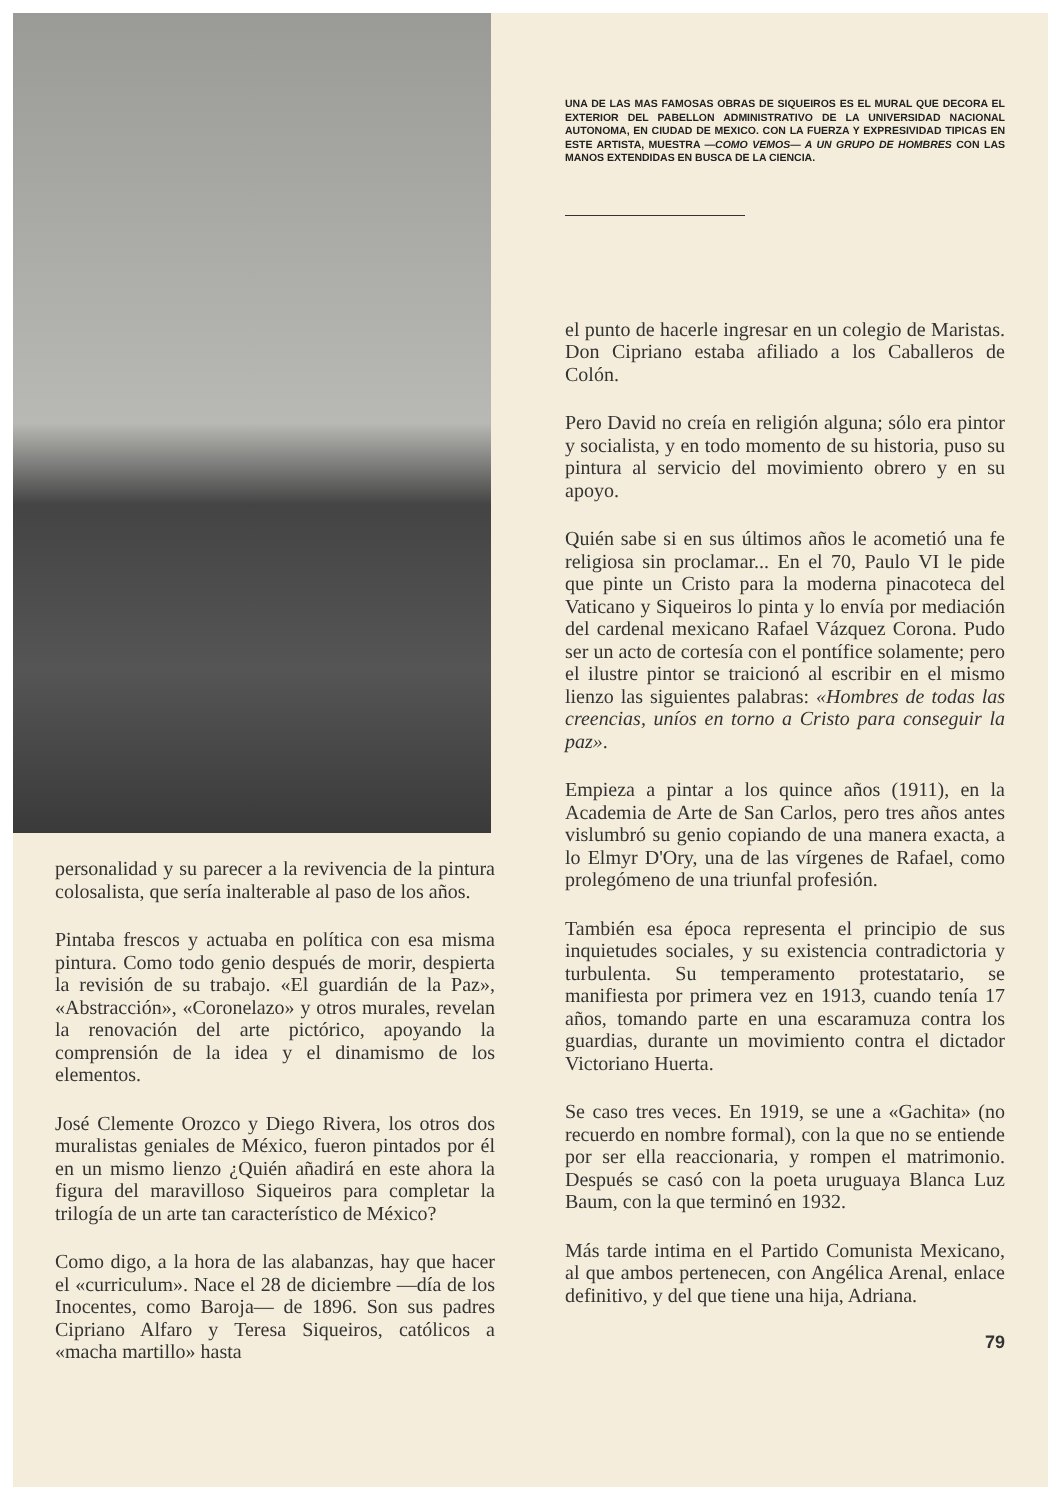personalidad y su parecer a la revivencia de la pintura colosalista, que sería inalterable al paso de los años.
Pintaba frescos y actuaba en política con esa misma pintura. Como todo genio después de morir, despierta la revisión de su trabajo. «El guardián de la Paz», «Abstracción», «Coronelazo» y otros murales, revelan la renovación del arte pictórico, apoyando la comprensión de la idea y el dinamismo de los elementos.
José Clemente Orozco y Diego Rivera, los otros dos muralistas geniales de México, fueron pintados por él en un mismo lienzo ¿Quién añadirá en este ahora la figura del maravilloso Siqueiros para completar la trilogía de un arte tan característico de México?
Como digo, a la hora de las alabanzas, hay que hacer el «curriculum». Nace el 28 de diciembre —día de los Inocentes, como Baroja— de 1896. Son sus padres Cipriano Alfaro y Teresa Siqueiros, católicos a «macha martillo» hasta
UNA DE LAS MAS FAMOSAS OBRAS DE SIQUEIROS ES EL MURAL QUE DECORA EL EXTERIOR DEL PABELLON ADMINISTRATIVO DE LA UNIVERSIDAD NACIONAL AUTONOMA, EN CIUDAD DE MEXICO. CON LA FUERZA Y EXPRESIVIDAD TIPICAS EN ESTE ARTISTA, MUESTRA —COMO VEMOS— A UN GRUPO DE HOMBRES CON LAS MANOS EXTENDIDAS EN BUSCA DE LA CIENCIA.
el punto de hacerle ingresar en un colegio de Maristas. Don Cipriano estaba afiliado a los Caballeros de Colón.
Pero David no creía en religión alguna; sólo era pintor y socialista, y en todo momento de su historia, puso su pintura al servicio del movimiento obrero y en su apoyo.
Quién sabe si en sus últimos años le acometió una fe religiosa sin proclamar... En el 70, Paulo VI le pide que pinte un Cristo para la moderna pinacoteca del Vaticano y Siqueiros lo pinta y lo envía por mediación del cardenal mexicano Rafael Vázquez Corona. Pudo ser un acto de cortesía con el pontífice solamente; pero el ilustre pintor se traicionó al escribir en el mismo lienzo las siguientes palabras: «Hombres de todas las creencias, uníos en torno a Cristo para conseguir la paz».
Empieza a pintar a los quince años (1911), en la Academia de Arte de San Carlos, pero tres años antes vislumbró su genio copiando de una manera exacta, a lo Elmyr D'Ory, una de las vírgenes de Rafael, como prolegómeno de una triunfal profesión.
También esa época representa el principio de sus inquietudes sociales, y su existencia contradictoria y turbulenta. Su temperamento protestatario, se manifiesta por primera vez en 1913, cuando tenía 17 años, tomando parte en una escaramuza contra los guardias, durante un movimiento contra el dictador Victoriano Huerta.
Se caso tres veces. En 1919, se une a «Gachita» (no recuerdo en nombre formal), con la que no se entiende por ser ella reaccionaria, y rompen el matrimonio. Después se casó con la poeta uruguaya Blanca Luz Baum, con la que terminó en 1932.
Más tarde intima en el Partido Comunista Mexicano, al que ambos pertenecen, con Angélica Arenal, enlace definitivo, y del que tiene una hija, Adriana.
79